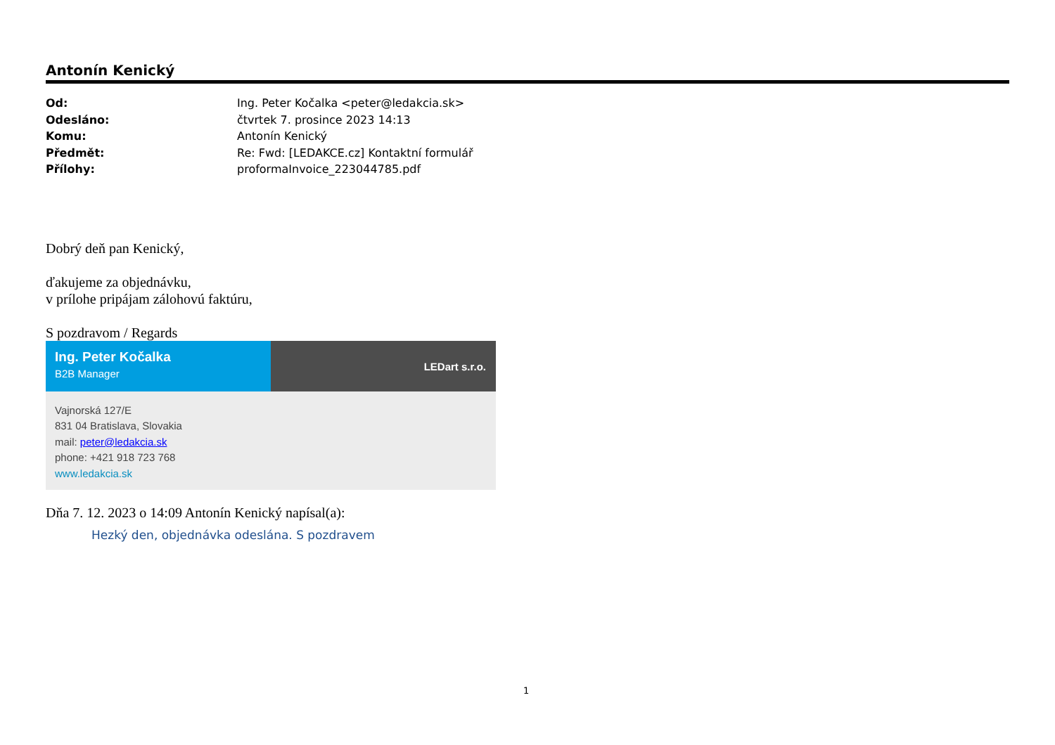Antonín Kenický
Od: Ing. Peter Kočalka <peter@ledakcia.sk>
Odesláno: čtvrtek 7. prosince 2023 14:13
Komu: Antonín Kenický
Předmět: Re: Fwd: [LEDAKCE.cz] Kontaktní formulář
Přílohy: proformaInvoice_223044785.pdf
Dobrý deň pan Kenický,
ďakujeme za objednávku,
v prílohe pripájam zálohovú faktúru,
S pozdravom / Regards
Ing. Peter Kočalka
B2B Manager
LEDart s.r.o.
Vajnorská 127/E
831 04 Bratislava, Slovakia
mail: peter@ledakcia.sk
phone: +421 918 723 768
www.ledakcia.sk
Dňa 7. 12. 2023 o 14:09 Antonín Kenický napísal(a):
Hezký den, objednávka odeslána. S pozdravem
1